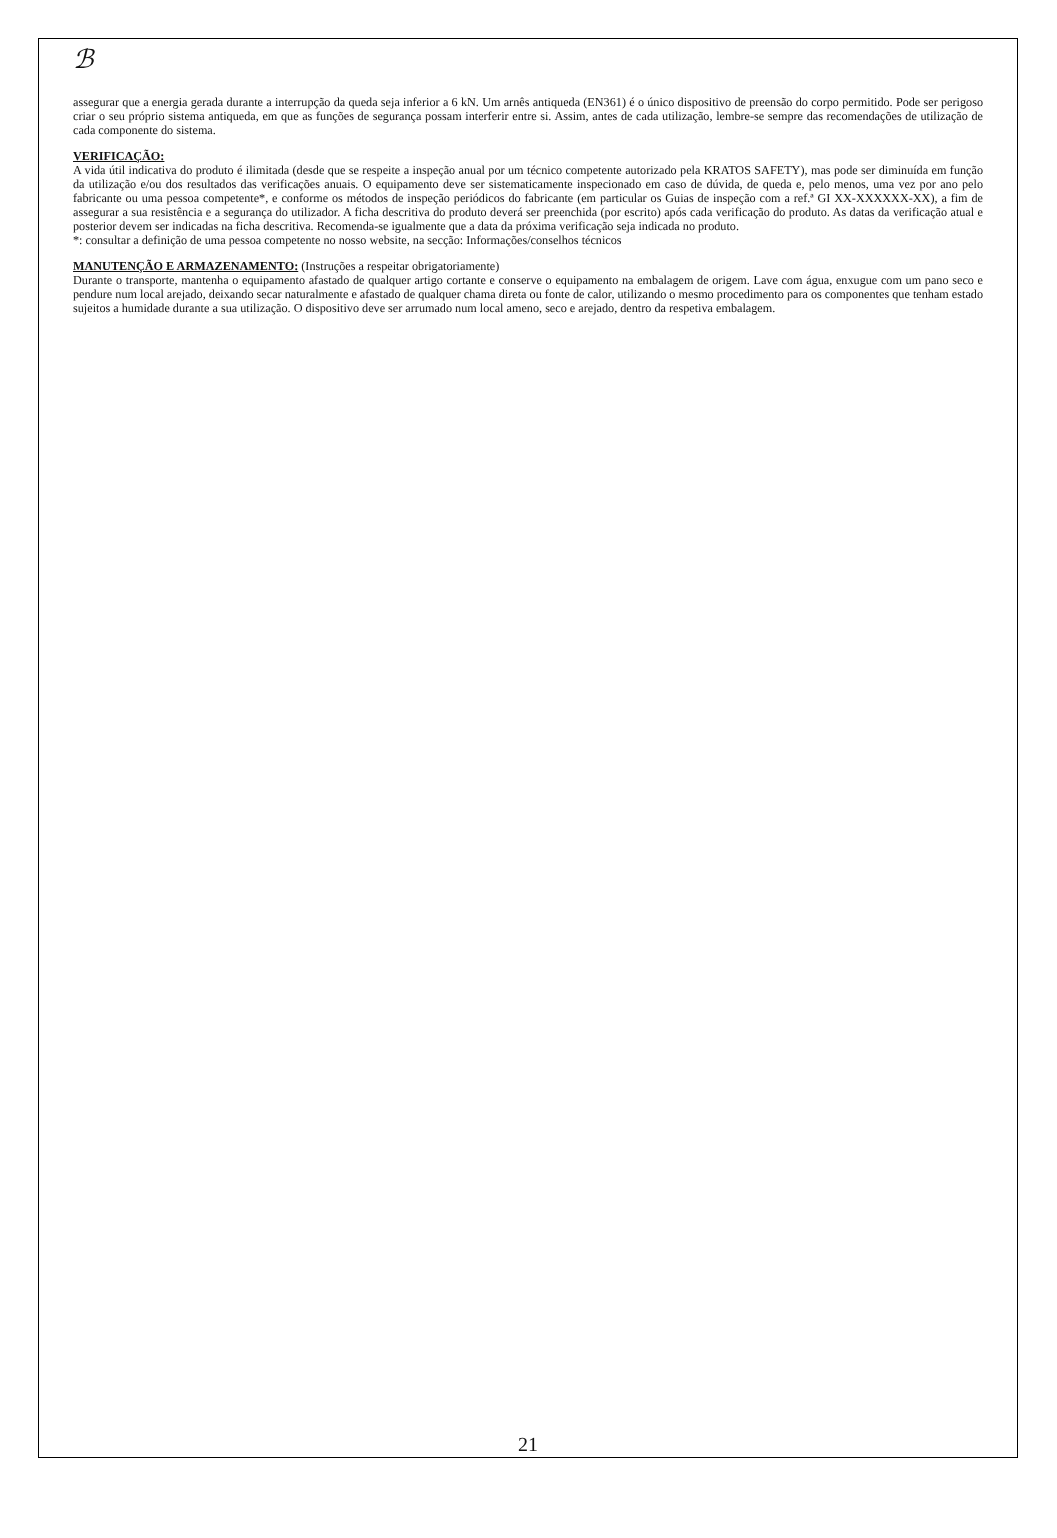ℬ
assegurar que a energia gerada durante a interrupção da queda seja inferior a 6 kN. Um arnês antiqueda (EN361) é o único dispositivo de preensão do corpo permitido. Pode ser perigoso criar o seu próprio sistema antiqueda, em que as funções de segurança possam interferir entre si. Assim, antes de cada utilização, lembre-se sempre das recomendações de utilização de cada componente do sistema.
VERIFICAÇÃO:
A vida útil indicativa do produto é ilimitada (desde que se respeite a inspeção anual por um técnico competente autorizado pela KRATOS SAFETY), mas pode ser diminuída em função da utilização e/ou dos resultados das verificações anuais. O equipamento deve ser sistematicamente inspecionado em caso de dúvida, de queda e, pelo menos, uma vez por ano pelo fabricante ou uma pessoa competente*, e conforme os métodos de inspeção periódicos do fabricante (em particular os Guias de inspeção com a ref.ª GI XX-XXXXXX-XX), a fim de assegurar a sua resistência e a segurança do utilizador. A ficha descritiva do produto deverá ser preenchida (por escrito) após cada verificação do produto. As datas da verificação atual e posterior devem ser indicadas na ficha descritiva. Recomenda-se igualmente que a data da próxima verificação seja indicada no produto.
*: consultar a definição de uma pessoa competente no nosso website, na secção: Informações/conselhos técnicos
MANUTENÇÃO E ARMAZENAMENTO: (Instruções a respeitar obrigatoriamente)
Durante o transporte, mantenha o equipamento afastado de qualquer artigo cortante e conserve o equipamento na embalagem de origem. Lave com água, enxugue com um pano seco e pendure num local arejado, deixando secar naturalmente e afastado de qualquer chama direta ou fonte de calor, utilizando o mesmo procedimento para os componentes que tenham estado sujeitos a humidade durante a sua utilização. O dispositivo deve ser arrumado num local ameno, seco e arejado, dentro da respetiva embalagem.
21